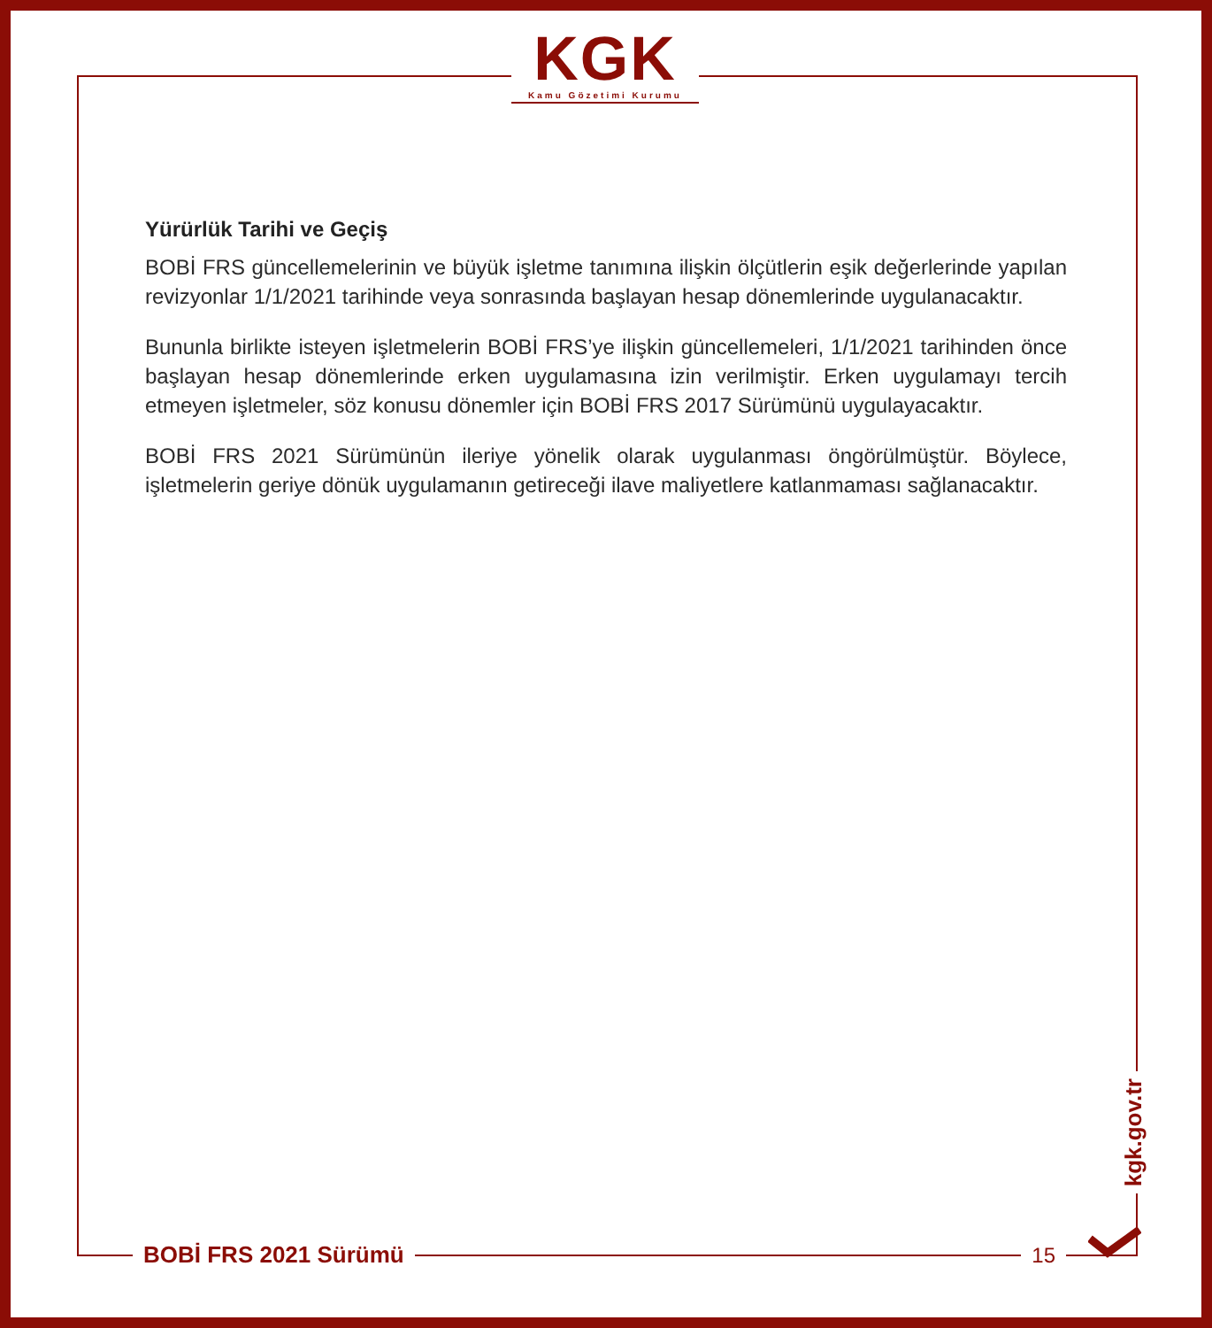KGK
Kamu Gözetimi Kurumu
Yürürlük Tarihi ve Geçiş
BOBİ FRS güncellemelerinin ve büyük işletme tanımına ilişkin ölçütlerin eşik değerlerinde yapılan revizyonlar 1/1/2021 tarihinde veya sonrasında başlayan hesap dönemlerinde uygulanacaktır.
Bununla birlikte isteyen işletmelerin BOBİ FRS’ye ilişkin güncellemeleri, 1/1/2021 tarihinden önce başlayan hesap dönemlerinde erken uygulamasına izin verilmiştir. Erken uygulamayı tercih etmeyen işletmeler, söz konusu dönemler için BOBİ FRS 2017 Sürümünü uygulayacaktır.
BOBİ FRS 2021 Sürümünün ileriye yönelik olarak uygulanması öngörülmüştür. Böylece, işletmelerin geriye dönük uygulamanın getireceği ilave maliyetlere katlanmaması sağlanacaktır.
kgk.gov.tr
BOBİ FRS 2021 Sürümü 15